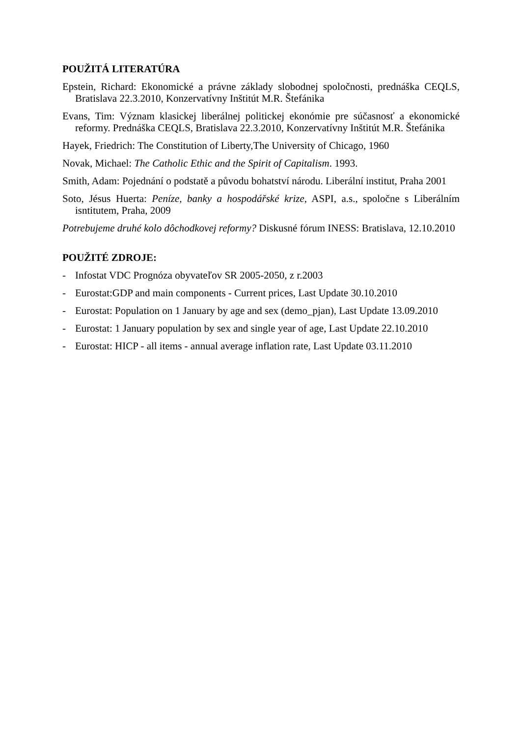POUŽITÁ LITERATÚRA
Epstein, Richard: Ekonomické a právne základy slobodnej spoločnosti, prednáška CEQLS, Bratislava 22.3.2010, Konzervatívny Inštitút M.R. Štefánika
Evans, Tim: Význam klasickej liberálnej politickej ekonómie pre súčasnosť a ekonomické reformy. Prednáška CEQLS, Bratislava 22.3.2010, Konzervatívny Inštitút M.R. Štefánika
Hayek, Friedrich: The Constitution of Liberty,The University of Chicago, 1960
Novak, Michael: The Catholic Ethic and the Spirit of Capitalism. 1993.
Smith, Adam: Pojednání o podstatě a původu bohatství národu. Liberální institut, Praha 2001
Soto, Jésus Huerta: Peníze, banky a hospodářské krize, ASPI, a.s., spoločne s Liberálním isntitutem, Praha, 2009
Potrebujeme druhé kolo dôchodkovej reformy? Diskusné fórum INESS: Bratislava, 12.10.2010
POUŽITÉ ZDROJE:
- Infostat VDC Prognóza obyvateľov SR 2005-2050, z r.2003
- Eurostat:GDP and main components - Current prices, Last Update 30.10.2010
- Eurostat: Population on 1 January by age and sex (demo_pjan), Last Update 13.09.2010
- Eurostat: 1 January population by sex and single year of age, Last Update 22.10.2010
- Eurostat: HICP - all items - annual average inflation rate, Last Update 03.11.2010